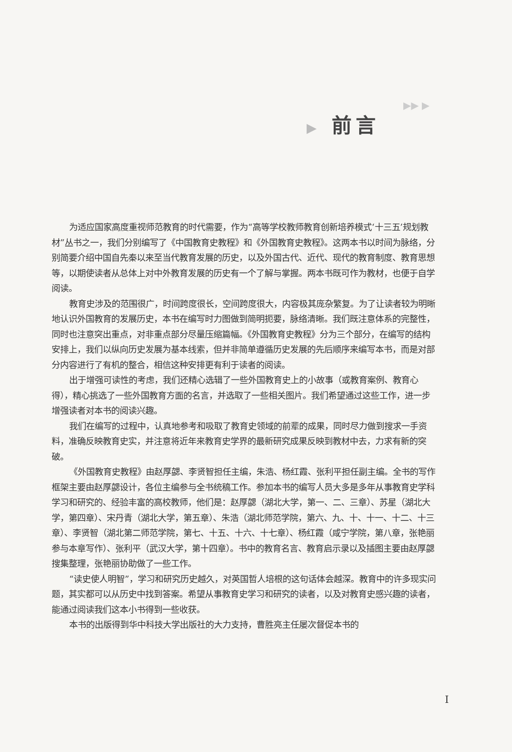▶▶ ▶
▶ 前言
为适应国家高度重视师范教育的时代需要，作为“高等学校教师教育创新培养模式‘十三五’规划教材”丛书之一，我们分别编写了《中国教育史教程》和《外国教育史教程》。这两本书以时间为脉络，分别简要介绍中国自先秦以来至当代教育发展的历史，以及外国古代、近代、现代的教育制度、教育思想等，以期使读者从总体上对中外教育发展的历史有一个了解与掌握。两本书既可作为教材，也便于自学阅读。
教育史涉及的范围很广，时间跨度很长，空间跨度很大，内容极其庞杂繁复。为了让读者较为明晰地认识外国教育的发展历史，本书在编写时力图做到简明扼要，脉络清晰。我们既注意体系的完整性，同时也注意突出重点，对非重点部分尽量压缩篇幅。《外国教育史教程》分为三个部分，在编写的结构安排上，我们以纵向历史发展为基本线索，但并非简单遵循历史发展的先后顺序来编写本书，而是对部分内容进行了有机的整合，相信这种安排更有利于读者的阅读。
出于增强可读性的考虑，我们还精心选辑了一些外国教育史上的小故事（或教育案例、教育心得），精心挑选了一些外国教育方面的名言，并选取了一些相关图片。我们希望通过这些工作，进一步增强读者对本书的阅读兴趣。
我们在编写的过程中，认真地参考和吸取了教育史领域的前辈的成果，同时尽力做到搜求一手资料，准确反映教育史实，并注意将近年来教育史学界的最新研究成果反映到教材中去，力求有新的突破。
《外国教育史教程》由赵厚勰、李贤智担任主编，朱浩、杨红霞、张利平担任副主编。全书的写作框架主要由赵厚勰设计，各位主编参与全书统稿工作。参加本书的编写人员大多是多年从事教育史学科学习和研究的、经验丰富的高校教师，他们是：赵厚勰（湖北大学，第一、二、三章）、苏星（湖北大学，第四章）、宋丹青（湖北大学，第五章）、朱浩（湖北师范学院，第六、九、十、十一、十二、十三章）、李贤智（湖北第二师范学院，第七、十五、十六、十七章）、杨红霞（咸宁学院，第八章，张艳丽参与本章写作）、张利平（武汉大学，第十四章）。书中的教育名言、教育启示录以及插图主要由赵厚勰搜集整理，张艳丽协助做了一些工作。
“读史使人明智”，学习和研究历史越久，对英国哲人培根的这句话体会越深。教育中的许多现实问题，其实都可以从历史中找到答案。希望从事教育史学习和研究的读者，以及对教育史感兴趣的读者，能通过阅读我们这本小书得到一些收获。
本书的出版得到华中科技大学出版社的大力支持，曹胜亮主任屡次督促本书的
I